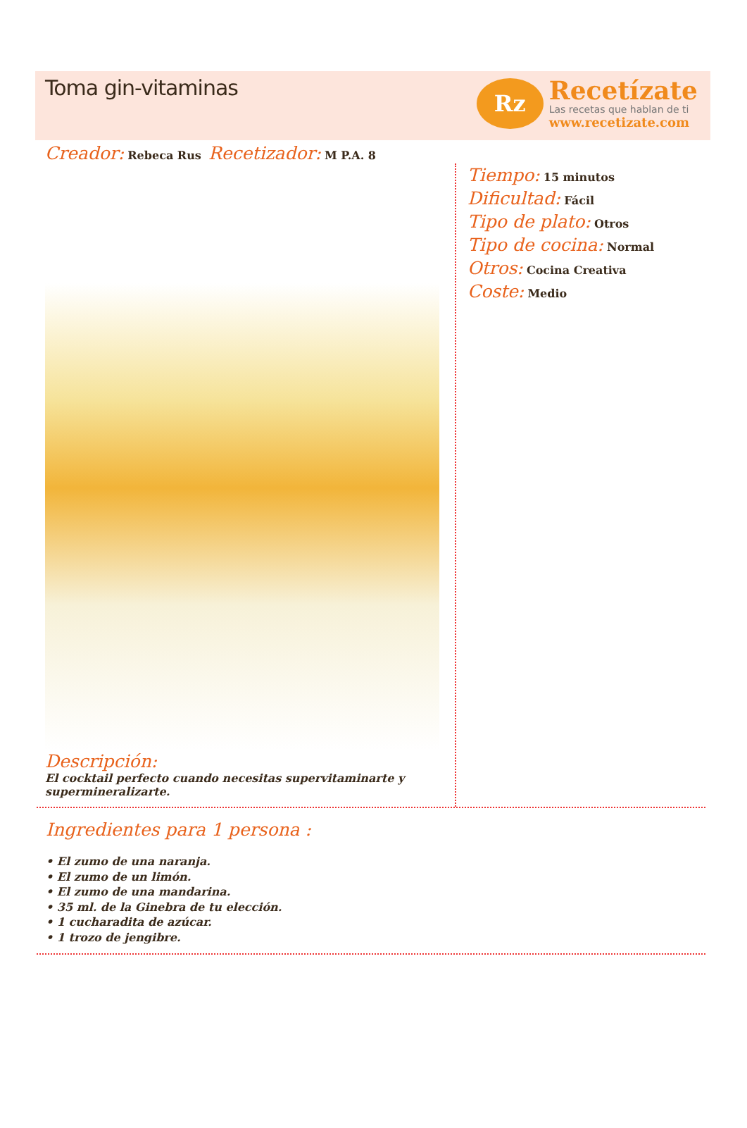Toma gin-vitaminas
Rz
Recetízate
Las recetas que hablan de ti
www.recetizate.com
Creador: Rebeca Rus Recetizador: M P.A. 8
Descripción:
El cocktail perfecto cuando necesitas supervitaminarte y supermineralizarte.
Tiempo: 15 minutos
Dificultad: Fácil
Tipo de plato: Otros
Tipo de cocina: Normal
Otros: Cocina Creativa
Coste: Medio
Ingredientes para 1 persona :
• El zumo de una naranja.
• El zumo de un limón.
• El zumo de una mandarina.
• 35 ml. de la Ginebra de tu elección.
• 1 cucharadita de azúcar.
• 1 trozo de jengibre.